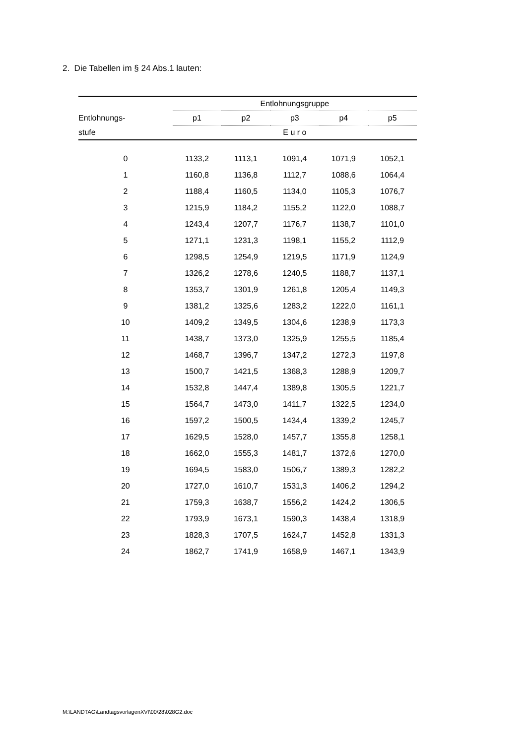2. Die Tabellen im § 24 Abs.1 lauten:
| | Entlohnungsgruppe | | | | |
| --- | --- | --- | --- | --- | --- |
| Entlohnungs- | p1 | p2 | p3 | p4 | p5 |
| stufe | E u r o | | | | |
| 0 | 1133,2 | 1113,1 | 1091,4 | 1071,9 | 1052,1 |
| 1 | 1160,8 | 1136,8 | 1112,7 | 1088,6 | 1064,4 |
| 2 | 1188,4 | 1160,5 | 1134,0 | 1105,3 | 1076,7 |
| 3 | 1215,9 | 1184,2 | 1155,2 | 1122,0 | 1088,7 |
| 4 | 1243,4 | 1207,7 | 1176,7 | 1138,7 | 1101,0 |
| 5 | 1271,1 | 1231,3 | 1198,1 | 1155,2 | 1112,9 |
| 6 | 1298,5 | 1254,9 | 1219,5 | 1171,9 | 1124,9 |
| 7 | 1326,2 | 1278,6 | 1240,5 | 1188,7 | 1137,1 |
| 8 | 1353,7 | 1301,9 | 1261,8 | 1205,4 | 1149,3 |
| 9 | 1381,2 | 1325,6 | 1283,2 | 1222,0 | 1161,1 |
| 10 | 1409,2 | 1349,5 | 1304,6 | 1238,9 | 1173,3 |
| 11 | 1438,7 | 1373,0 | 1325,9 | 1255,5 | 1185,4 |
| 12 | 1468,7 | 1396,7 | 1347,2 | 1272,3 | 1197,8 |
| 13 | 1500,7 | 1421,5 | 1368,3 | 1288,9 | 1209,7 |
| 14 | 1532,8 | 1447,4 | 1389,8 | 1305,5 | 1221,7 |
| 15 | 1564,7 | 1473,0 | 1411,7 | 1322,5 | 1234,0 |
| 16 | 1597,2 | 1500,5 | 1434,4 | 1339,2 | 1245,7 |
| 17 | 1629,5 | 1528,0 | 1457,7 | 1355,8 | 1258,1 |
| 18 | 1662,0 | 1555,3 | 1481,7 | 1372,6 | 1270,0 |
| 19 | 1694,5 | 1583,0 | 1506,7 | 1389,3 | 1282,2 |
| 20 | 1727,0 | 1610,7 | 1531,3 | 1406,2 | 1294,2 |
| 21 | 1759,3 | 1638,7 | 1556,2 | 1424,2 | 1306,5 |
| 22 | 1793,9 | 1673,1 | 1590,3 | 1438,4 | 1318,9 |
| 23 | 1828,3 | 1707,5 | 1624,7 | 1452,8 | 1331,3 |
| 24 | 1862,7 | 1741,9 | 1658,9 | 1467,1 | 1343,9 |
M:\LANDTAG\LandtagsvorlagenXVI\00\28\028G2.doc